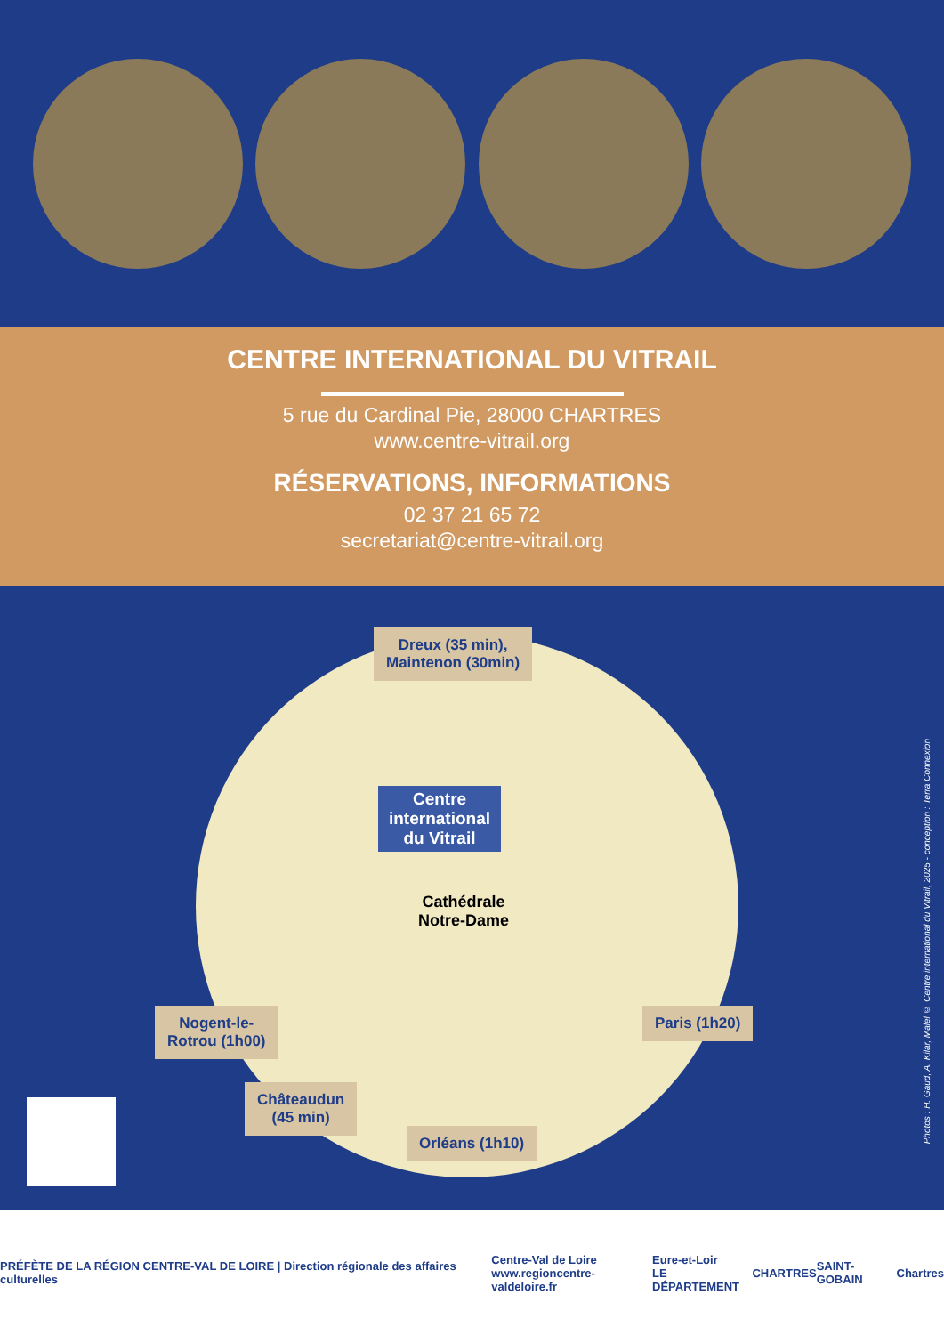CENTRE INTERNATIONAL DU VITRAIL
5 rue du Cardinal Pie, 28000 CHARTRES
www.centre-vitrail.org
RÉSERVATIONS, INFORMATIONS
02 37 21 65 72
secretariat@centre-vitrail.org
Dreux (35 min),
Maintenon (30min)
Centre international du Vitrail
Cathédrale
Notre-Dame
Nogent-le-
Rotrou (1h00)
Paris (1h20)
Châteaudun
(45 min)
Orléans (1h10)
Photos : H. Gaud, A. Kilar, Malel © Centre international du Vitrail, 2025 - conception : Terra Connexion
PRÉFÈTE DE LA RÉGION CENTRE-VAL DE LOIRE | Direction régionale des affaires culturelles Centre-Val de Loire
www.regioncentre-valdeloire.fr Eure-et-Loir
LE DÉPARTEMENT CHARTRES SAINT-GOBAIN Chartres